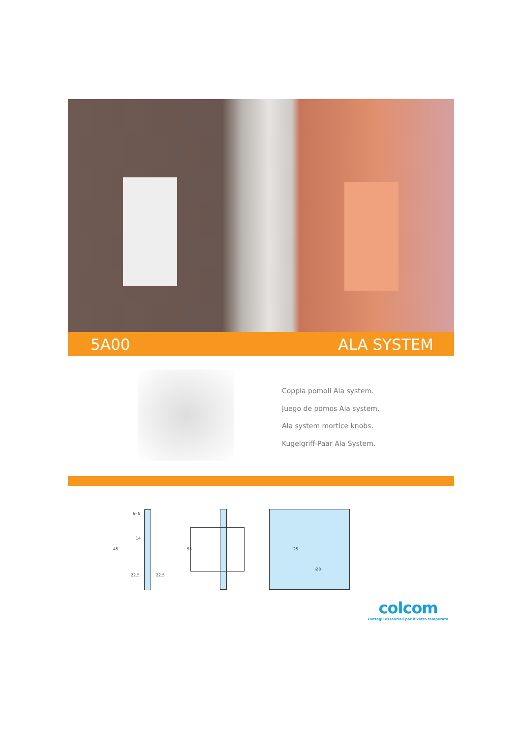5A00 ALA SYSTEM
Coppia pomoli Ala system.
Juego de pomos Ala system.
Ala system mortice knobs.
Kugelgriff-Paar Ala System.
6- 8
45
14
22.5 22.5
55 25
Ø8
colcom
Dettagli essenziali per il vetro temperato